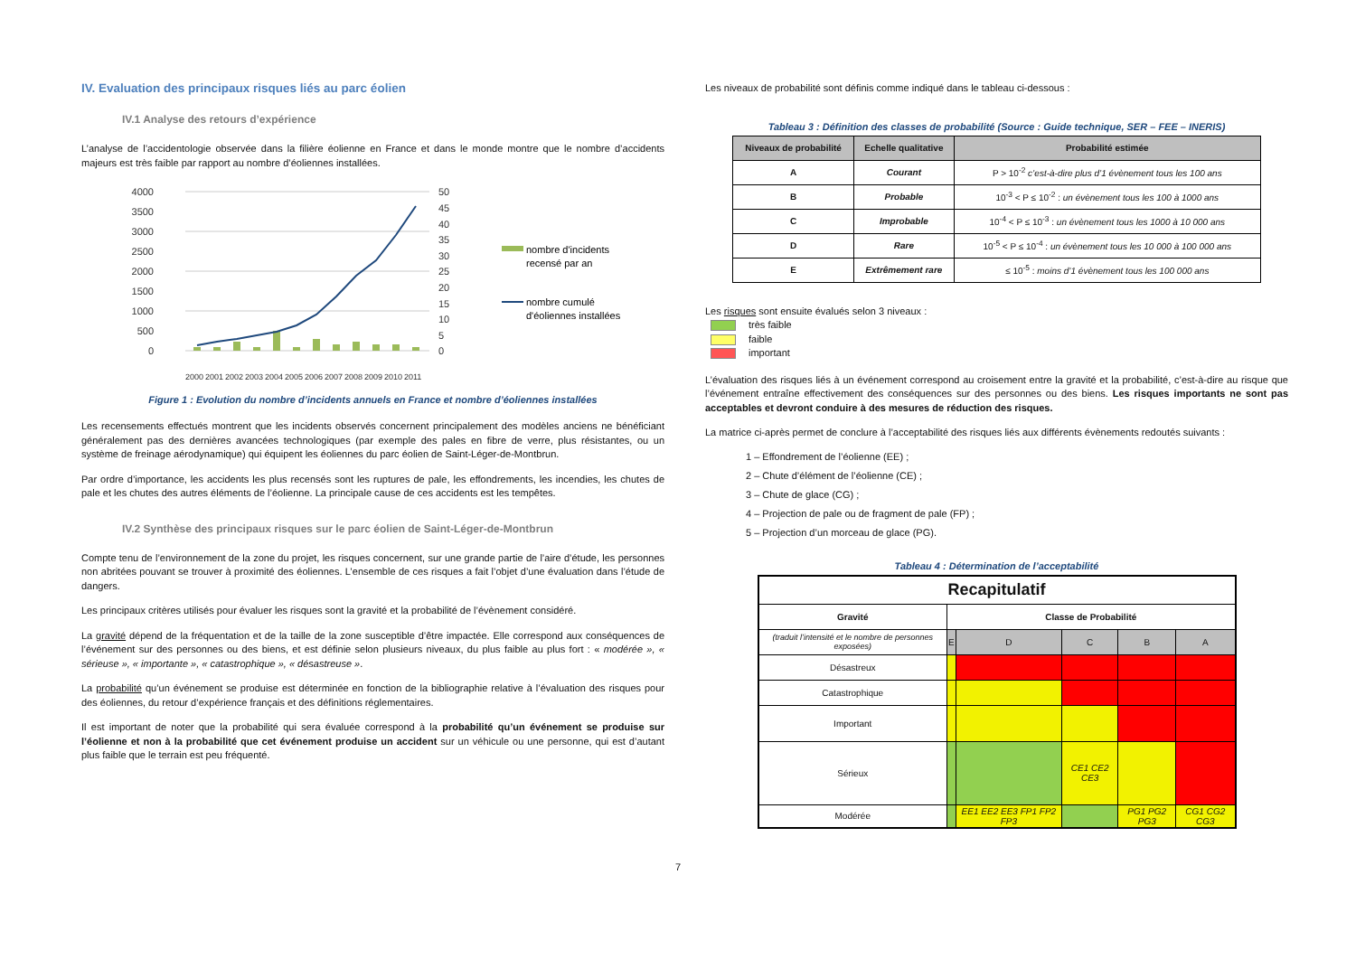IV. Evaluation des principaux risques liés au parc éolien
IV.1 Analyse des retours d’expérience
L’analyse de l’accidentologie observée dans la filière éolienne en France et dans le monde montre que le nombre d’accidents majeurs est très faible par rapport au nombre d’éoliennes installées.
4000
3500
3000
2500
2000
1500
1000
500
0
50
45
40
35
30
25
20
15
10
5
0
2000
2001
2002
2003
2004
2005
2006
2007
2008
2009
2010
2011
nombre d'incidents
recensé par an
nombre cumulé
d'éoliennes installées
Figure 1 : Evolution du nombre d’incidents annuels en France et nombre d’éoliennes installées
Les recensements effectués montrent que les incidents observés concernent principalement des modèles anciens ne bénéficiant généralement pas des dernières avancées technologiques (par exemple des pales en fibre de verre, plus résistantes, ou un système de freinage aérodynamique) qui équipent les éoliennes du parc éolien de Saint-Léger-de-Montbrun.
Par ordre d’importance, les accidents les plus recensés sont les ruptures de pale, les effondrements, les incendies, les chutes de pale et les chutes des autres éléments de l’éolienne. La principale cause de ces accidents est les tempêtes.
IV.2 Synthèse des principaux risques sur le parc éolien de Saint-Léger-de-Montbrun
Compte tenu de l’environnement de la zone du projet, les risques concernent, sur une grande partie de l’aire d’étude, les personnes non abritées pouvant se trouver à proximité des éoliennes. L’ensemble de ces risques a fait l’objet d’une évaluation dans l’étude de dangers.
Les principaux critères utilisés pour évaluer les risques sont la gravité et la probabilité de l’évènement considéré.
La gravité dépend de la fréquentation et de la taille de la zone susceptible d’être impactée. Elle correspond aux conséquences de l’événement sur des personnes ou des biens, et est définie selon plusieurs niveaux, du plus faible au plus fort : « modérée », « sérieuse », « importante », « catastrophique », « désastreuse ».
La probabilité qu’un événement se produise est déterminée en fonction de la bibliographie relative à l’évaluation des risques pour des éoliennes, du retour d’expérience français et des définitions réglementaires.
Il est important de noter que la probabilité qui sera évaluée correspond à la probabilité qu’un événement se produise sur l’éolienne et non à la probabilité que cet événement produise un accident sur un véhicule ou une personne, qui est d’autant plus faible que le terrain est peu fréquenté.
Les niveaux de probabilité sont définis comme indiqué dans le tableau ci-dessous :
Tableau 3 : Définition des classes de probabilité (Source : Guide technique, SER – FEE – INERIS)
| Niveaux de probabilité | Echelle qualitative | Probabilité estimée |
| --- | --- | --- |
| A | Courant | P > 10<sup>-2</sup> c’est-à-dire plus d’1 évènement tous les 100 ans |
| B | Probable | 10<sup>-3</sup> < P ≤ 10<sup>-2</sup> : un évènement tous les 100 à 1000 ans |
| C | Improbable | 10<sup>-4</sup> < P ≤ 10<sup>-3</sup> : un évènement tous les 1000 à 10 000 ans |
| D | Rare | 10<sup>-5</sup> < P ≤ 10<sup>-4</sup> : un évènement tous les 10 000 à 100 000 ans |
| E | Extrêmement rare | ≤ 10<sup>-5</sup> : moins d’1 évènement tous les 100 000 ans |
Les risques sont ensuite évalués selon 3 niveaux :
très faible
faible
important
L’évaluation des risques liés à un événement correspond au croisement entre la gravité et la probabilité, c’est-à-dire au risque que l’événement entraîne effectivement des conséquences sur des personnes ou des biens. Les risques importants ne sont pas acceptables et devront conduire à des mesures de réduction des risques.
La matrice ci-après permet de conclure à l’acceptabilité des risques liés aux différents évènements redoutés suivants :
1 – Effondrement de l’éolienne (EE) ;
2 – Chute d’élément de l’éolienne (CE) ;
3 – Chute de glace (CG) ;
4 – Projection de pale ou de fragment de pale (FP) ;
5 – Projection d’un morceau de glace (PG).
Tableau 4 : Détermination de l’acceptabilité
| Recapitulatif | | | | | |
| Gravité | Classe de Probabilité | | | | |
| (traduit l’intensité et le nombre de personnes exposées) | E | D | C | B | A |
| Désastreux | | | | | |
| Catastrophique | | | | | |
| Important | | | | | |
| Sérieux | | | CE1 CE2 CE3 | | |
| Modérée | | EE1 EE2 EE3 FP1 FP2 FP3 | | PG1 PG2 PG3 | CG1 CG2 CG3 |
7